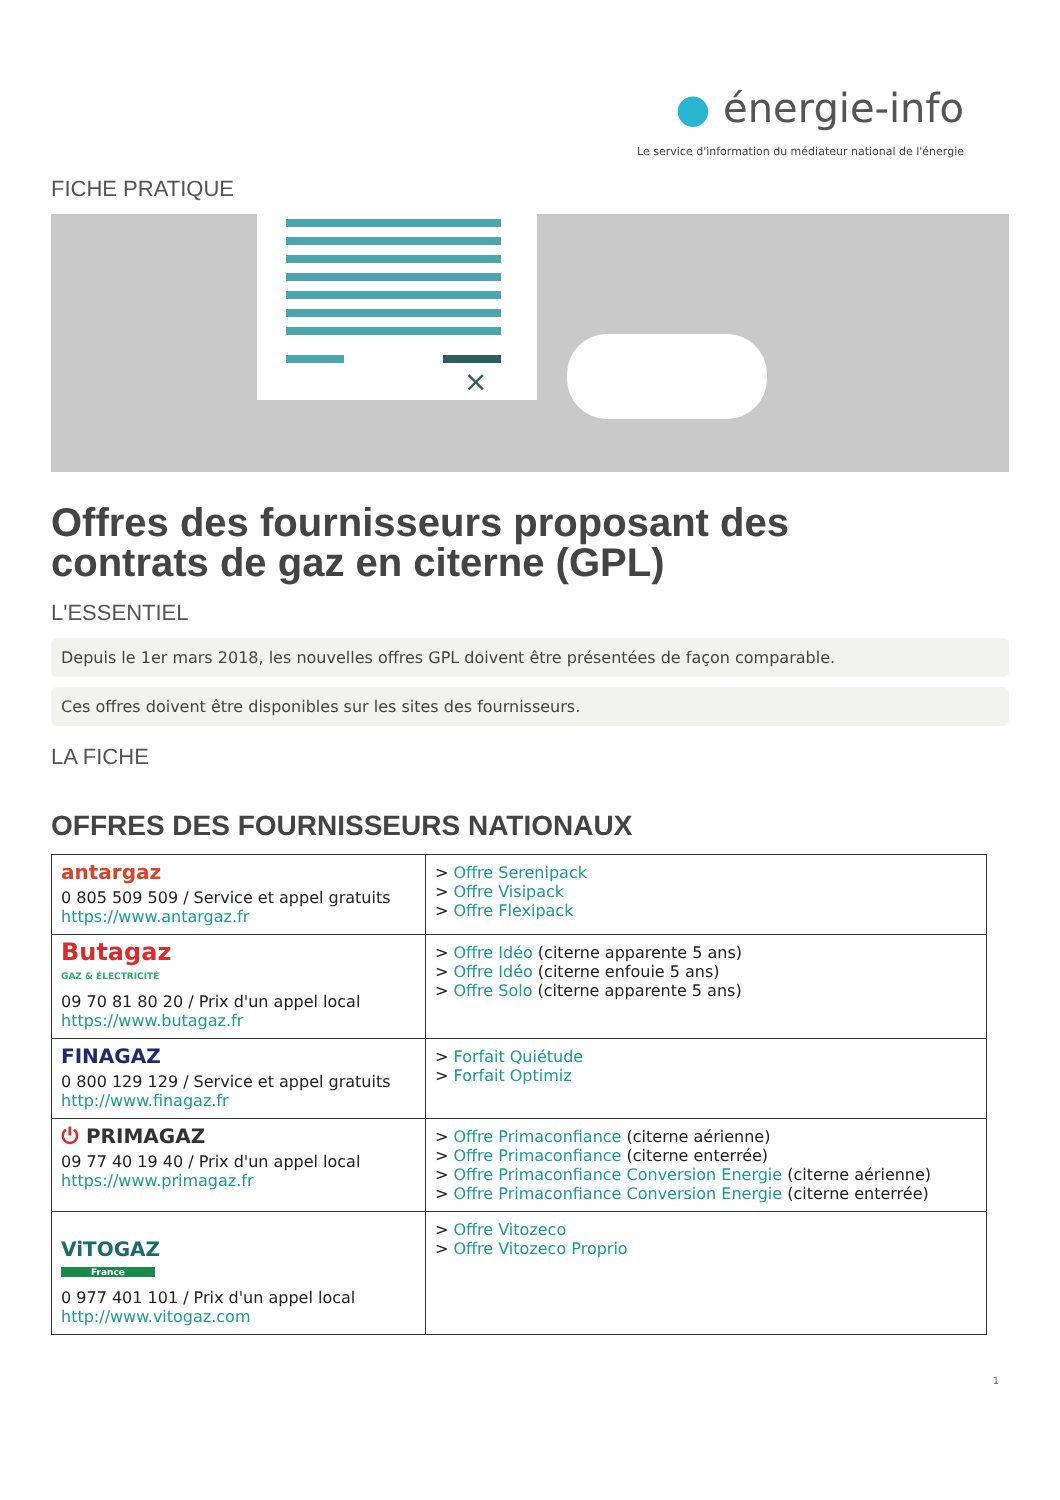● énergie-info
Le service d'information du médiateur national de l'énergie
FICHE PRATIQUE
×
Offres des fournisseurs proposant des
contrats de gaz en citerne (GPL)
L'ESSENTIEL
Depuis le 1er mars 2018, les nouvelles offres GPL doivent être présentées de façon comparable.
Ces offres doivent être disponibles sur les sites des fournisseurs.
LA FICHE
OFFRES DES FOURNISSEURS NATIONAUX
| antargaz 0 805 509 509 / Service et appel gratuits https://www.antargaz.fr | > Offre Serenipack > Offre Visipack > Offre Flexipack |
| Butagaz GAZ & ÉLECTRICITÉ 09 70 81 80 20 / Prix d'un appel local https://www.butagaz.fr | > Offre Idéo (citerne apparente 5 ans) > Offre Idéo (citerne enfouie 5 ans) > Offre Solo (citerne apparente 5 ans) |
| FINAGAZ 0 800 129 129 / Service et appel gratuits http://www.finagaz.fr | > Forfait Quiétude > Forfait Optimiz |
| ⏻ PRIMAGAZ 09 77 40 19 40 / Prix d'un appel local https://www.primagaz.fr | > Offre Primaconfiance (citerne aérienne) > Offre Primaconfiance (citerne enterrée) > Offre Primaconfiance Conversion Energie (citerne aérienne) > Offre Primaconfiance Conversion Energie (citerne enterrée) |
| ViTOGAZ France 0 977 401 101 / Prix d'un appel local http://www.vitogaz.com | > Offre Vitozeco > Offre Vitozeco Proprio |
1